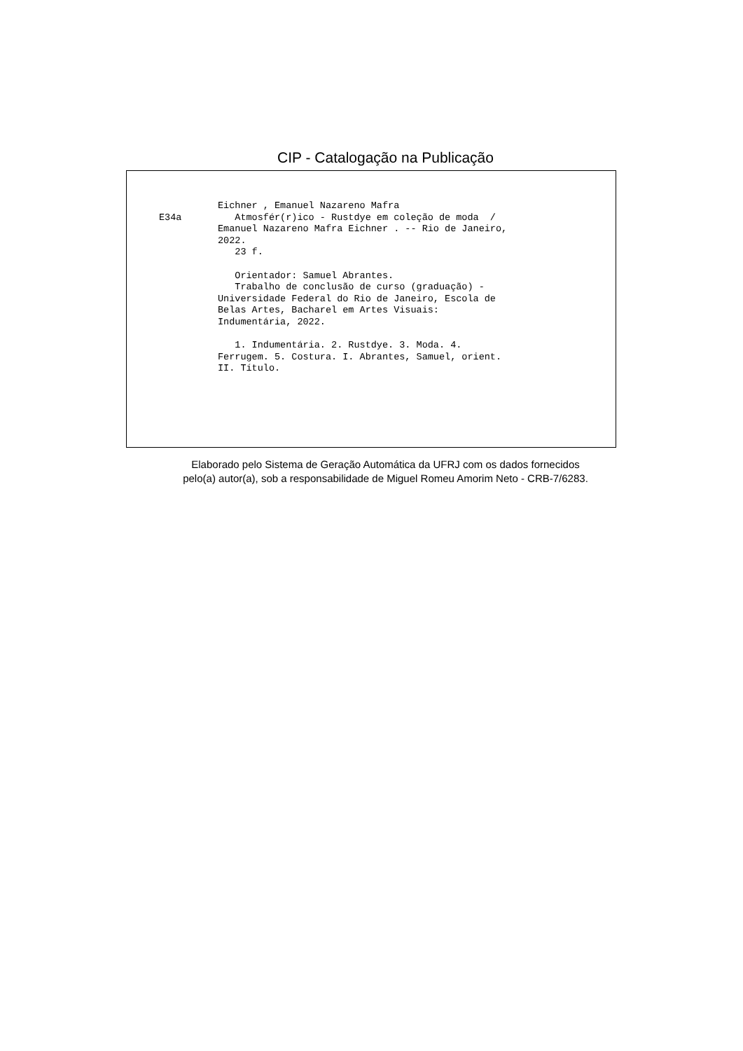CIP - Catalogação na Publicação
E34a
Eichner , Emanuel Nazareno Mafra
   Atmosfér(r)ico - Rustdye em coleção de moda  /
Emanuel Nazareno Mafra Eichner . -- Rio de Janeiro,
2022.
   23 f.

   Orientador: Samuel Abrantes.
   Trabalho de conclusão de curso (graduação) -
Universidade Federal do Rio de Janeiro, Escola de
Belas Artes, Bacharel em Artes Visuais:
Indumentária, 2022.

   1. Indumentária. 2. Rustdye. 3. Moda. 4.
Ferrugem. 5. Costura. I. Abrantes, Samuel, orient.
II. Título.
Elaborado pelo Sistema de Geração Automática da UFRJ com os dados fornecidos
pelo(a) autor(a), sob a responsabilidade de Miguel Romeu Amorim Neto - CRB-7/6283.